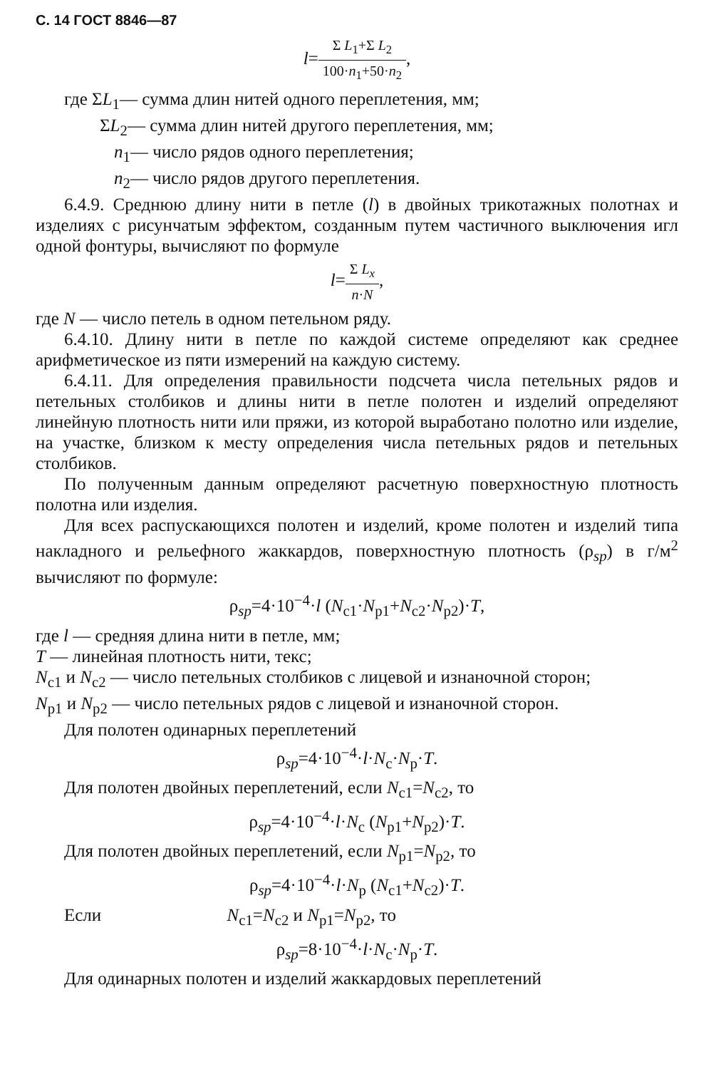С. 14 ГОСТ 8846—87
l=Σ L<sub>1</sub>+Σ L<sub>2</sub> 100·n<sub>1</sub>+50·n<sub>2</sub>,
где ΣL<sub>1</sub>— сумма длин нитей одного переплетения, мм;
ΣL<sub>2</sub>— сумма длин нитей другого переплетения, мм;
n<sub>1</sub>— число рядов одного переплетения;
n<sub>2</sub>— число рядов другого переплетения.
6.4.9. Среднюю длину нити в петле (l) в двойных трикотажных полотнах и изделиях с рисунчатым эффектом, созданным путем частичного выключения игл одной фонтуры, вычисляют по формуле
l=Σ L<sub>x</sub> n·N,
где N — число петель в одном петельном ряду.
6.4.10. Длину нити в петле по каждой системе определяют как среднее арифметическое из пяти измерений на каждую систему.
6.4.11. Для определения правильности подсчета числа петельных рядов и петельных столбиков и длины нити в петле полотен и изделий определяют линейную плотность нити или пряжи, из которой выработано полотно или изделие, на участке, близком к месту определения числа петельных рядов и петельных столбиков.
По полученным данным определяют расчетную поверхностную плотность полотна или изделия.
Для всех распускающихся полотен и изделий, кроме полотен и изделий типа накладного и рельефного жаккардов, поверхностную плотность (ρ<sub>sp</sub>) в г/м<sup>2</sup> вычисляют по формуле:
ρ<sub>sp</sub>=4·10<sup>−4</sup>·l (N<sub>c1</sub>·N<sub>p1</sub>+N<sub>c2</sub>·N<sub>p2</sub>)·T,
где l — средняя длина нити в петле, мм;
T — линейная плотность нити, текс;
N<sub>c1</sub> и N<sub>c2</sub> — число петельных столбиков с лицевой и изнаночной сторон;
N<sub>p1</sub> и N<sub>p2</sub> — число петельных рядов с лицевой и изнаночной сторон.
Для полотен одинарных переплетений
ρ<sub>sp</sub>=4·10<sup>−4</sup>·l·N<sub>c</sub>·N<sub>p</sub>·T.
Для полотен двойных переплетений, если N<sub>c1</sub>=N<sub>c2</sub>, то
ρ<sub>sp</sub>=4·10<sup>−4</sup>·l·N<sub>c</sub> (N<sub>p1</sub>+N<sub>p2</sub>)·T.
Для полотен двойных переплетений, если N<sub>p1</sub>=N<sub>p2</sub>, то
ρ<sub>sp</sub>=4·10<sup>−4</sup>·l·N<sub>p</sub> (N<sub>c1</sub>+N<sub>c2</sub>)·T.
Если N<sub>c1</sub>=N<sub>c2</sub> и N<sub>p1</sub>=N<sub>p2</sub>, то
ρ<sub>sp</sub>=8·10<sup>−4</sup>·l·N<sub>c</sub>·N<sub>p</sub>·T.
Для одинарных полотен и изделий жаккардовых переплетений